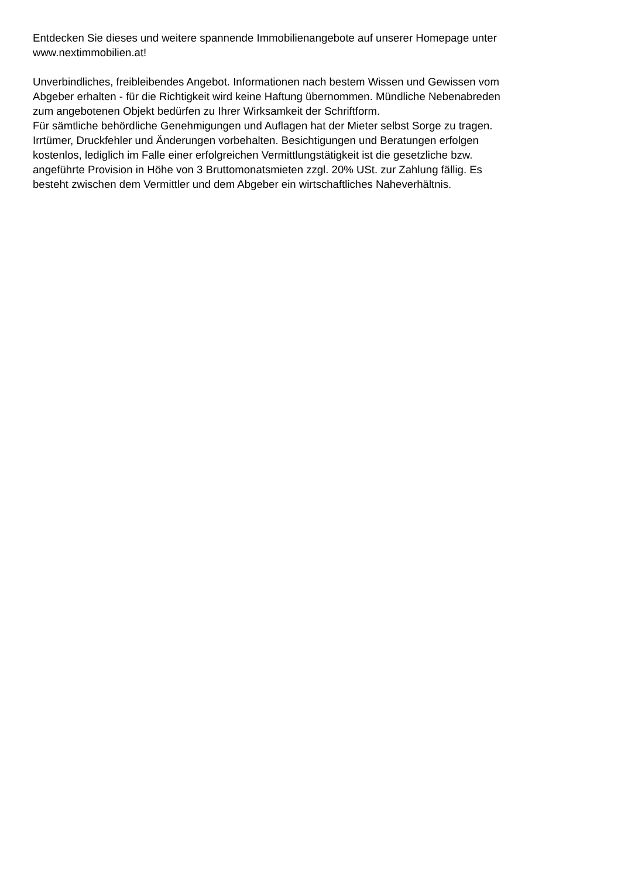Entdecken Sie dieses und weitere spannende Immobilienangebote auf unserer Homepage unter
www.nextimmobilien.at!
Unverbindliches, freibleibendes Angebot. Informationen nach bestem Wissen und Gewissen vom
Abgeber erhalten - für die Richtigkeit wird keine Haftung übernommen. Mündliche Nebenabreden
zum angebotenen Objekt bedürfen zu Ihrer Wirksamkeit der Schriftform.
Für sämtliche behördliche Genehmigungen und Auflagen hat der Mieter selbst Sorge zu tragen.
Irrtümer, Druckfehler und Änderungen vorbehalten. Besichtigungen und Beratungen erfolgen
kostenlos, lediglich im Falle einer erfolgreichen Vermittlungstätigkeit ist die gesetzliche bzw.
angeführte Provision in Höhe von 3 Bruttomonatsmieten zzgl. 20% USt. zur Zahlung fällig. Es
besteht zwischen dem Vermittler und dem Abgeber ein wirtschaftliches Naheverhältnis.